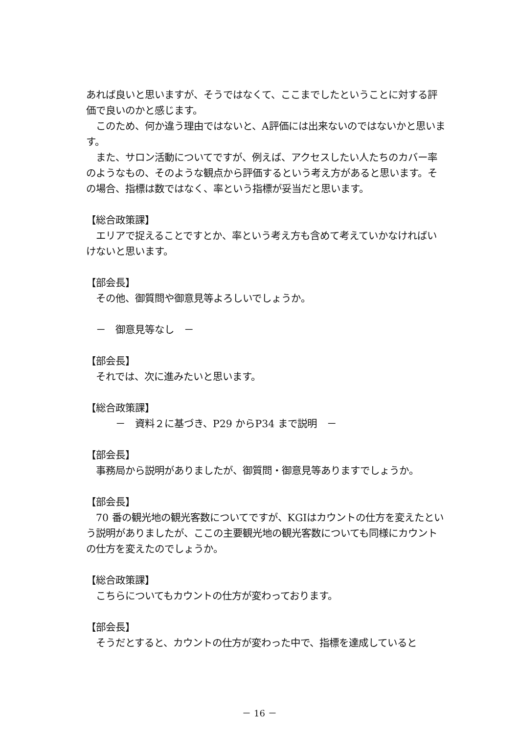あれば良いと思いますが、そうではなくて、ここまでしたということに対する評価で良いのかと感じます。
　このため、何か違う理由ではないと、A評価には出来ないのではないかと思います。
　また、サロン活動についてですが、例えば、アクセスしたい人たちのカバー率のようなもの、そのような観点から評価するという考え方があると思います。その場合、指標は数ではなく、率という指標が妥当だと思います。
【総合政策課】
　エリアで捉えることですとか、率という考え方も含めて考えていかなければいけないと思います。
【部会長】
　その他、御質問や御意見等よろしいでしょうか。
　－　御意見等なし　－
【部会長】
　それでは、次に進みたいと思います。
【総合政策課】
　　　－　資料２に基づき、P29 からP34 まで説明　－
【部会長】
　事務局から説明がありましたが、御質問・御意見等ありますでしょうか。
【部会長】
　70 番の観光地の観光客数についてですが、KGIはカウントの仕方を変えたという説明がありましたが、ここの主要観光地の観光客数についても同様にカウントの仕方を変えたのでしょうか。
【総合政策課】
　こちらについてもカウントの仕方が変わっております。
【部会長】
　そうだとすると、カウントの仕方が変わった中で、指標を達成していると
－ 16 －